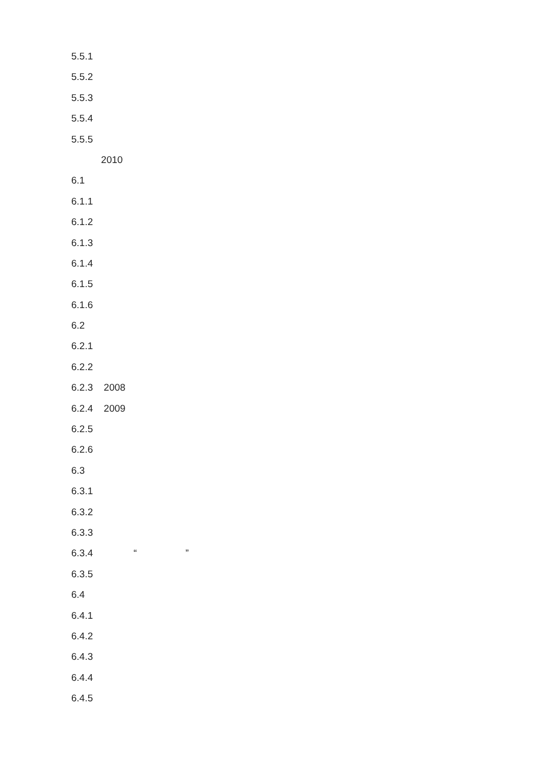5.5.1
5.5.2
5.5.3
5.5.4
5.5.5
2010
6.1
6.1.1
6.1.2
6.1.3
6.1.4
6.1.5
6.1.6
6.2
6.2.1
6.2.2
6.2.3 2008
6.2.4 2009
6.2.5
6.2.6
6.3
6.3.1
6.3.2
6.3.3
6.3.4 “ ”
6.3.5
6.4
6.4.1
6.4.2
6.4.3
6.4.4
6.4.5